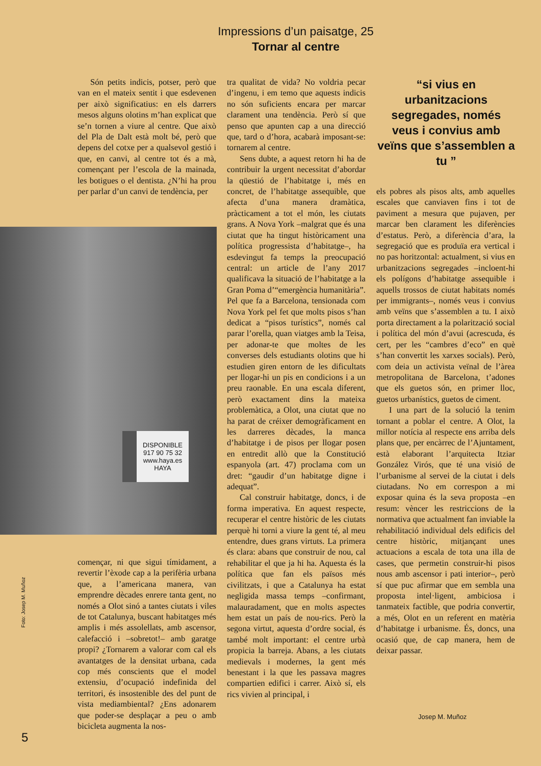Impressions d’un paisatge, 25
Tornar al centre
Són petits indicis, potser, però que van en el mateix sentit i que esdevenen per això significatius: en els darrers mesos alguns olotins m’han explicat que se’n tornen a viure al centre. Que això del Pla de Dalt està molt bé, però que depens del cotxe per a qualsevol gestió i que, en canvi, al centre tot és a mà, començant per l’escola de la mainada, les botigues o el dentista. ¿N’hi ha prou per parlar d’un canvi de tendència, per
DISPONIBLE
917 90 75 32
www.haya.es
HAYA
començar, ni que sigui tímidament, a revertir l’èxode cap a la perifèria urbana que, a l’americana manera, van emprendre dècades enrere tanta gent, no només a Olot sinó a tantes ciutats i viles de tot Catalunya, buscant habitatges més amplis i més assolellats, amb ascensor, calefacció i –sobretot!– amb garatge propi? ¿Tornarem a valorar com cal els avantatges de la densitat urbana, cada cop més conscients que el model extensiu, d’ocupació indefinida del territori, és insostenible des del punt de vista mediambiental? ¿Ens adonarem que poder-se desplaçar a peu o amb bicicleta augmenta la nos-
tra qualitat de vida? No voldria pecar d’ingenu, i em temo que aquests indicis no són suficients encara per marcar clarament una tendència. Però sí que penso que apunten cap a una direcció que, tard o d’hora, acabarà imposant-se: tornarem al centre.
Sens dubte, a aquest retorn hi ha de contribuir la urgent necessitat d’abordar la qüestió de l’habitatge i, més en concret, de l’habitatge assequible, que afecta d’una manera dramàtica, pràcticament a tot el món, les ciutats grans. A Nova York –malgrat que és una ciutat que ha tingut històricament una política progressista d’habitatge–, ha esdevingut fa temps la preocupació central: un article de l’any 2017 qualificava la situació de l’habitatge a la Gran Poma d’“emergència humanitària”. Pel que fa a Barcelona, tensionada com Nova York pel fet que molts pisos s’han dedicat a “pisos turístics”, només cal parar l’orella, quan viatges amb la Teisa, per adonar-te que moltes de les converses dels estudiants olotins que hi estudien giren entorn de les dificultats per llogar-hi un pis en condicions i a un preu raonable. En una escala diferent, però exactament dins la mateixa problemàtica, a Olot, una ciutat que no ha parat de créixer demogràficament en les darreres dècades, la manca d’habitatge i de pisos per llogar posen en entredit allò que la Constitució espanyola (art. 47) proclama com un dret: “gaudir d’un habitatge digne i adequat”.
Cal construir habitatge, doncs, i de forma imperativa. En aquest respecte, recuperar el centre històric de les ciutats perquè hi torni a viure la gent té, al meu entendre, dues grans virtuts. La primera és clara: abans que construir de nou, cal rehabilitar el que ja hi ha. Aquesta és la política que fan els països més civilitzats, i que a Catalunya ha estat negligida massa temps –confirmant, malauradament, que en molts aspectes hem estat un país de nou-rics. Però la segona virtut, aquesta d’ordre social, és també molt important: el centre urbà propicia la barreja. Abans, a les ciutats medievals i modernes, la gent més benestant i la que les passava magres compartien edifici i carrer. Això sí, els rics vivien al principal, i
“si vius en urbanitzacions segregades, només veus i convius amb veïns que s’assemblen a tu ”
els pobres als pisos alts, amb aquelles escales que canviaven fins i tot de paviment a mesura que pujaven, per marcar ben clarament les diferències d’estatus. Però, a diferència d’ara, la segregació que es produïa era vertical i no pas horitzontal: actualment, si vius en urbanitzacions segregades –incloent-hi els polígons d’habitatge assequible i aquells trossos de ciutat habitats només per immigrants–, només veus i convius amb veïns que s’assemblen a tu. I això porta directament a la polarització social i política del món d’avui (acrescuda, és cert, per les “cambres d’eco” en què s’han convertit les xarxes socials). Però, com deia un activista veïnal de l’àrea metropolitana de Barcelona, t’adones que els guetos són, en primer lloc, guetos urbanístics, guetos de ciment.
I una part de la solució la tenim tornant a poblar el centre. A Olot, la millor notícia al respecte ens arriba dels plans que, per encàrrec de l’Ajuntament, està elaborant l’arquitecta Itziar González Virós, que té una visió de l’urbanisme al servei de la ciutat i dels ciutadans. No em correspon a mi exposar quina és la seva proposta –en resum: vèncer les restriccions de la normativa que actualment fan inviable la rehabilitació individual dels edificis del centre històric, mitjançant unes actuacions a escala de tota una illa de cases, que permetin construir-hi pisos nous amb ascensor i pati interior–, però sí que puc afirmar que em sembla una proposta intel·ligent, ambiciosa i tanmateix factible, que podria convertir, a més, Olot en un referent en matèria d’habitatge i urbanisme. És, doncs, una ocasió que, de cap manera, hem de deixar passar.
Foto: Josep M. Muñoz
Josep M. Muñoz
5